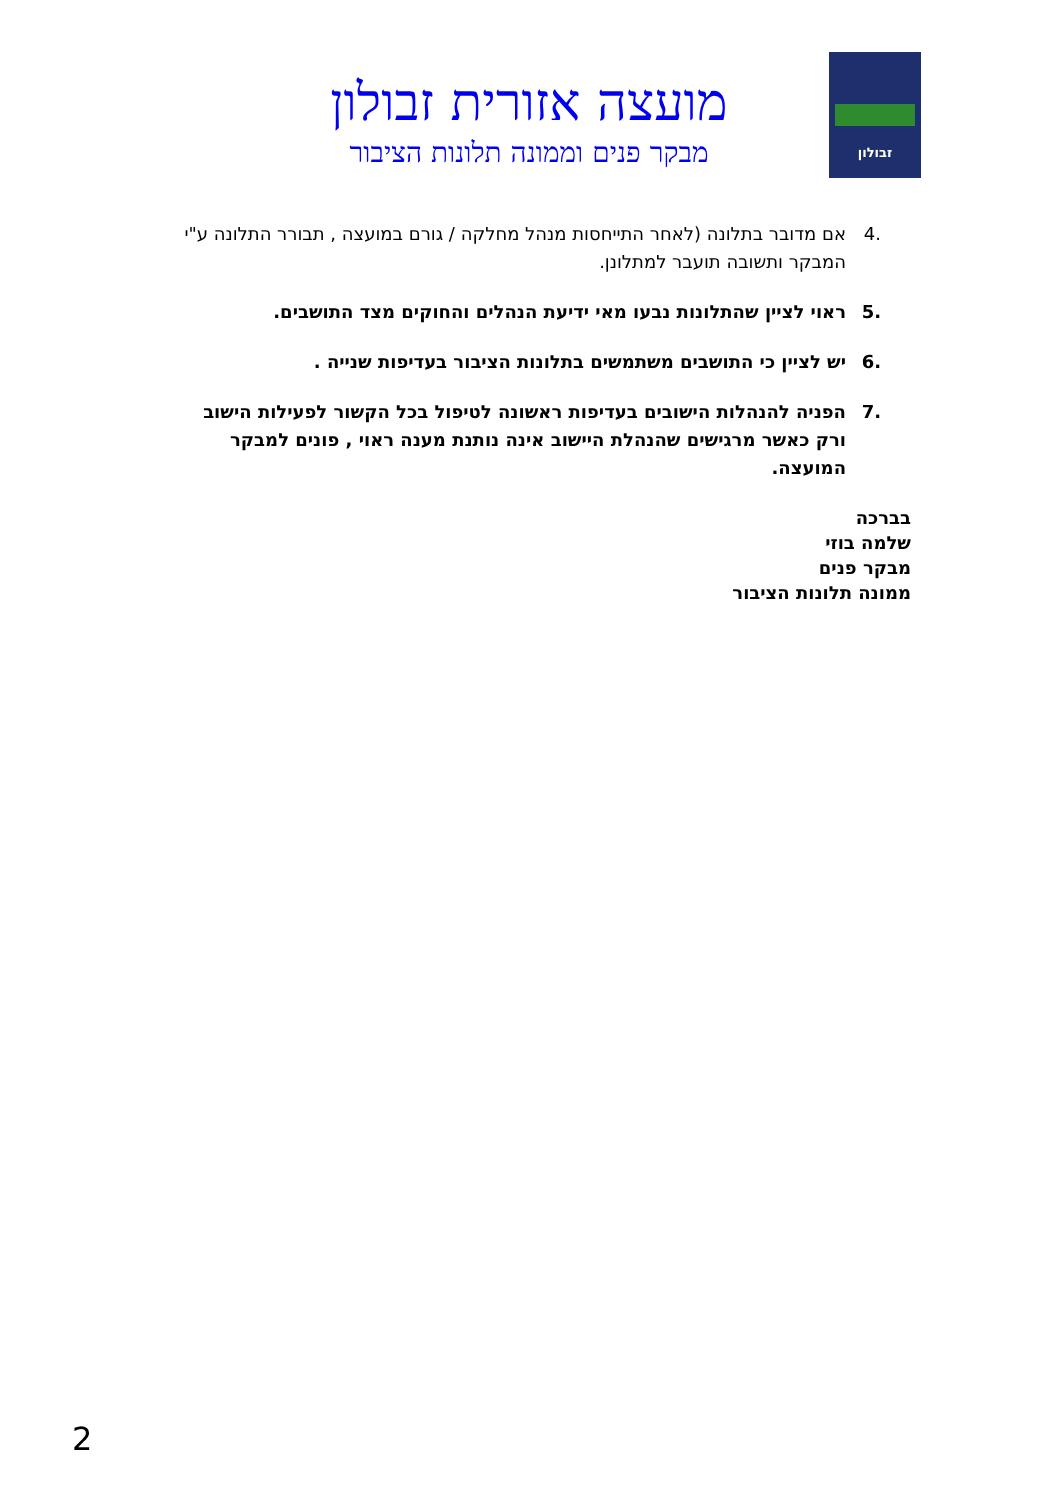זבולון
מועצה אזורית זבולון
מבקר פנים וממונה תלונות הציבור
.4 אם מדובר בתלונה (לאחר התייחסות מנהל מחלקה / גורם במועצה , תבורר התלונה ע"י המבקר ותשובה תועבר למתלונן.
.5 ראוי לציין שהתלונות נבעו מאי ידיעת הנהלים והחוקים מצד התושבים.
.6 יש לציין כי התושבים משתמשים בתלונות הציבור בעדיפות שנייה .
.7 הפניה להנהלות הישובים בעדיפות ראשונה לטיפול בכל הקשור לפעילות הישוב ורק כאשר מרגישים שהנהלת היישוב אינה נותנת מענה ראוי , פונים למבקר המועצה.
בברכה
שלמה בוזי
מבקר פנים
ממונה תלונות הציבור
2